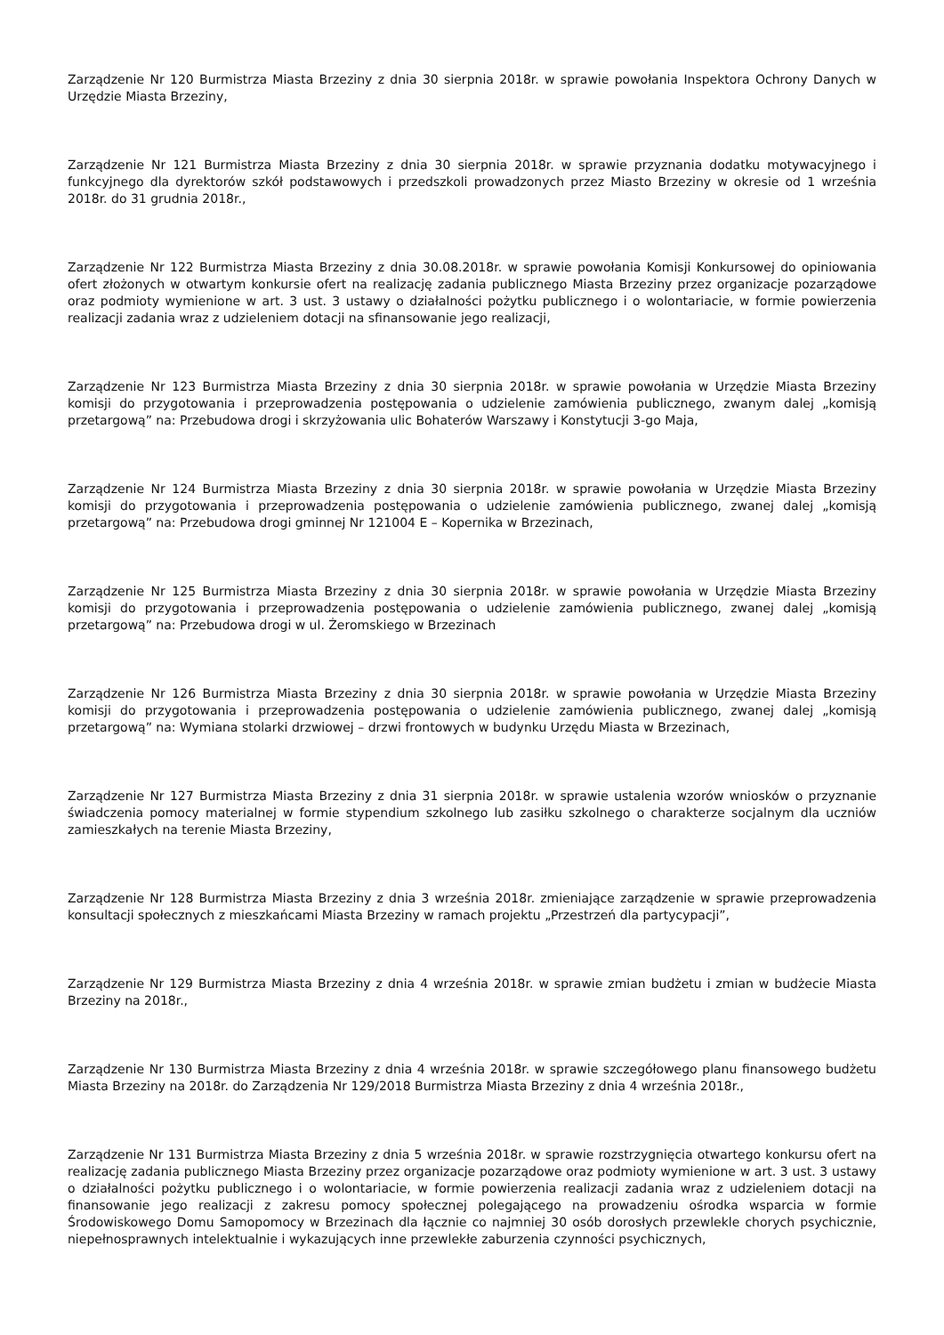Zarządzenie Nr 120 Burmistrza Miasta Brzeziny z dnia 30 sierpnia 2018r. w sprawie powołania Inspektora Ochrony Danych w Urzędzie Miasta Brzeziny,
Zarządzenie Nr 121 Burmistrza Miasta Brzeziny z dnia 30 sierpnia 2018r. w sprawie przyznania dodatku motywacyjnego i funkcyjnego dla dyrektorów szkół podstawowych i przedszkoli prowadzonych przez Miasto Brzeziny w okresie od 1 września 2018r. do 31 grudnia 2018r.,
Zarządzenie Nr 122 Burmistrza Miasta Brzeziny z dnia 30.08.2018r. w sprawie powołania Komisji Konkursowej do opiniowania ofert złożonych w otwartym konkursie ofert na realizację zadania publicznego Miasta Brzeziny przez organizacje pozarządowe oraz podmioty wymienione w art. 3 ust. 3 ustawy o działalności pożytku publicznego i o wolontariacie, w formie powierzenia realizacji zadania wraz z udzieleniem dotacji na sfinansowanie jego realizacji,
Zarządzenie Nr 123 Burmistrza Miasta Brzeziny z dnia 30 sierpnia 2018r. w sprawie powołania w Urzędzie Miasta Brzeziny komisji do przygotowania i przeprowadzenia postępowania o udzielenie zamówienia publicznego, zwanym dalej „komisją przetargową” na: Przebudowa drogi i skrzyżowania ulic Bohaterów Warszawy i Konstytucji 3-go Maja,
Zarządzenie Nr 124 Burmistrza Miasta Brzeziny z dnia 30 sierpnia 2018r. w sprawie powołania w Urzędzie Miasta Brzeziny komisji do przygotowania i przeprowadzenia postępowania o udzielenie zamówienia publicznego, zwanej dalej „komisją przetargową” na: Przebudowa drogi gminnej Nr 121004 E – Kopernika w Brzezinach,
Zarządzenie Nr 125 Burmistrza Miasta Brzeziny z dnia 30 sierpnia 2018r. w sprawie powołania w Urzędzie Miasta Brzeziny komisji do przygotowania i przeprowadzenia postępowania o udzielenie zamówienia publicznego, zwanej dalej „komisją przetargową” na: Przebudowa drogi w ul. Żeromskiego w Brzezinach
Zarządzenie Nr 126 Burmistrza Miasta Brzeziny z dnia 30 sierpnia 2018r. w sprawie powołania w Urzędzie Miasta Brzeziny komisji do przygotowania i przeprowadzenia postępowania o udzielenie zamówienia publicznego, zwanej dalej „komisją przetargową” na: Wymiana stolarki drzwiowej – drzwi frontowych w budynku Urzędu Miasta w Brzezinach,
Zarządzenie Nr 127 Burmistrza Miasta Brzeziny z dnia 31 sierpnia 2018r. w sprawie ustalenia wzorów wniosków o przyznanie świadczenia pomocy materialnej w formie stypendium szkolnego lub zasiłku szkolnego o charakterze socjalnym dla uczniów zamieszkałych na terenie Miasta Brzeziny,
Zarządzenie Nr 128 Burmistrza Miasta Brzeziny z dnia 3 września 2018r. zmieniające zarządzenie w sprawie przeprowadzenia konsultacji społecznych z mieszkańcami Miasta Brzeziny w ramach projektu „Przestrzeń dla partycypacji”,
Zarządzenie Nr 129 Burmistrza Miasta Brzeziny z dnia 4 września 2018r. w sprawie zmian budżetu i zmian w budżecie Miasta Brzeziny na 2018r.,
Zarządzenie Nr 130 Burmistrza Miasta Brzeziny z dnia 4 września 2018r. w sprawie szczegółowego planu finansowego budżetu Miasta Brzeziny na 2018r. do Zarządzenia Nr 129/2018 Burmistrza Miasta Brzeziny z dnia 4 września 2018r.,
Zarządzenie Nr 131 Burmistrza Miasta Brzeziny z dnia 5 września 2018r. w sprawie rozstrzygnięcia otwartego konkursu ofert na realizację zadania publicznego Miasta Brzeziny przez organizacje pozarządowe oraz podmioty wymienione w art. 3 ust. 3 ustawy o działalności pożytku publicznego i o wolontariacie, w formie powierzenia realizacji zadania wraz z udzieleniem dotacji na finansowanie jego realizacji z zakresu pomocy społecznej polegającego na prowadzeniu ośrodka wsparcia w formie Środowiskowego Domu Samopomocy w Brzezinach dla łącznie co najmniej 30 osób dorosłych przewlekle chorych psychicznie, niepełnosprawnych intelektualnie i wykazujących inne przewlekłe zaburzenia czynności psychicznych,